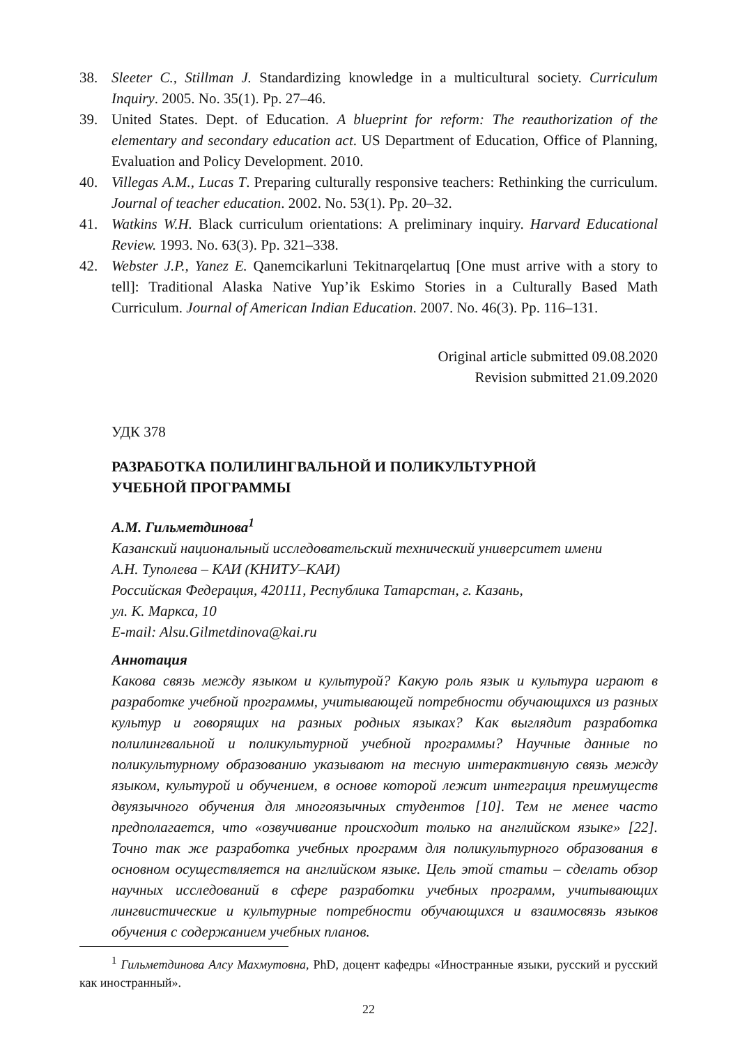38. Sleeter C., Stillman J. Standardizing knowledge in a multicultural society. Curriculum Inquiry. 2005. No. 35(1). Pp. 27–46.
39. United States. Dept. of Education. A blueprint for reform: The reauthorization of the elementary and secondary education act. US Department of Education, Office of Planning, Evaluation and Policy Development. 2010.
40. Villegas A.M., Lucas T. Preparing culturally responsive teachers: Rethinking the curriculum. Journal of teacher education. 2002. No. 53(1). Pp. 20–32.
41. Watkins W.H. Black curriculum orientations: A preliminary inquiry. Harvard Educational Review. 1993. No. 63(3). Pp. 321–338.
42. Webster J.P., Yanez E. Qanemcikarluni Tekitnarqelartuq [One must arrive with a story to tell]: Traditional Alaska Native Yup’ik Eskimo Stories in a Culturally Based Math Curriculum. Journal of American Indian Education. 2007. No. 46(3). Pp. 116–131.
Original article submitted 09.08.2020
Revision submitted 21.09.2020
УДК 378
РАЗРАБОТКА ПОЛИЛИНГВАЛЬНОЙ И ПОЛИКУЛЬТУРНОЙ
УЧЕБНОЙ ПРОГРАММЫ
А.М. Гильметдинова<sup>1</sup>
Казанский национальный исследовательский технический университет имени
А.Н. Туполева – КАИ (КНИТУ–КАИ)
Российская Федерация, 420111, Республика Татарстан, г. Казань,
ул. К. Маркса, 10
E-mail: Alsu.Gilmetdinova@kai.ru
Аннотация
Какова связь между языком и культурой? Какую роль язык и культура играют в разработке учебной программы, учитывающей потребности обучающихся из разных культур и говорящих на разных родных языках? Как выглядит разработка полилингвальной и поликультурной учебной программы? Научные данные по поликультурному образованию указывают на тесную интерактивную связь между языком, культурой и обучением, в основе которой лежит интеграция преимуществ двуязычного обучения для многоязычных студентов [10]. Тем не менее часто предполагается, что «озвучивание происходит только на английском языке» [22]. Точно так же разработка учебных программ для поликультурного образования в основном осуществляется на английском языке. Цель этой статьи – сделать обзор научных исследований в сфере разработки учебных программ, учитывающих лингвистические и культурные потребности обучающихся и взаимосвязь языков обучения с содержанием учебных планов.
<sup>1</sup> Гильметдинова Алсу Махмутовна, PhD, доцент кафедры «Иностранные языки, русский и русский как иностранный».
22